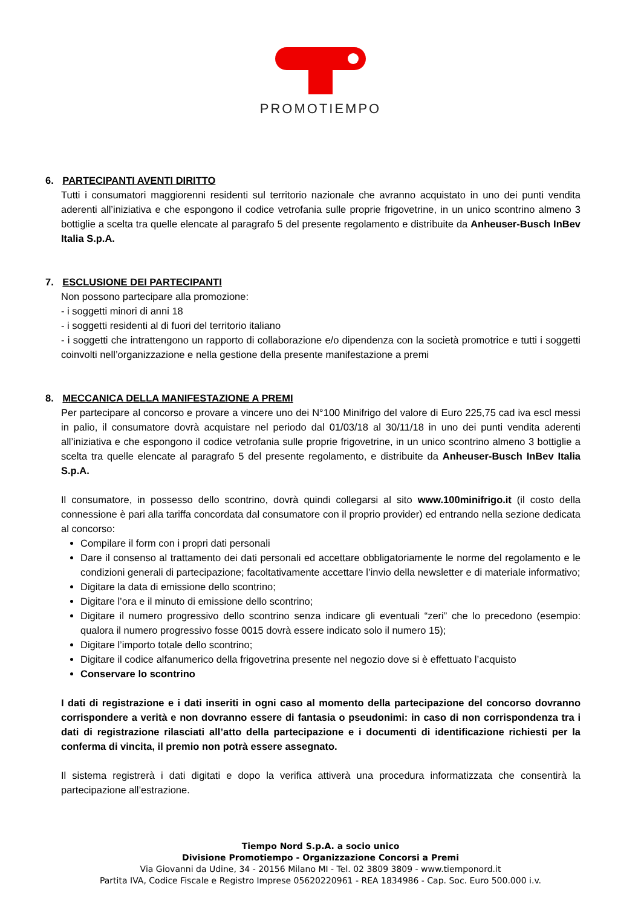PROMOTIEMPO
6. PARTECIPANTI AVENTI DIRITTO
Tutti i consumatori maggiorenni residenti sul territorio nazionale che avranno acquistato in uno dei punti vendita aderenti all’iniziativa e che espongono il codice vetrofania sulle proprie frigovetrine, in un unico scontrino almeno 3 bottiglie a scelta tra quelle elencate al paragrafo 5 del presente regolamento e distribuite da Anheuser-Busch InBev Italia S.p.A.
7. ESCLUSIONE DEI PARTECIPANTI
Non possono partecipare alla promozione:
- i soggetti minori di anni 18
- i soggetti residenti al di fuori del territorio italiano
- i soggetti che intrattengono un rapporto di collaborazione e/o dipendenza con la società promotrice e tutti i soggetti coinvolti nell’organizzazione e nella gestione della presente manifestazione a premi
8. MECCANICA DELLA MANIFESTAZIONE A PREMI
Per partecipare al concorso e provare a vincere uno dei N°100 Minifrigo del valore di Euro 225,75 cad iva escl messi in palio, il consumatore dovrà acquistare nel periodo dal 01/03/18 al 30/11/18 in uno dei punti vendita aderenti all’iniziativa e che espongono il codice vetrofania sulle proprie frigovetrine, in un unico scontrino almeno 3 bottiglie a scelta tra quelle elencate al paragrafo 5 del presente regolamento, e distribuite da Anheuser-Busch InBev Italia S.p.A.
Il consumatore, in possesso dello scontrino, dovrà quindi collegarsi al sito www.100minifrigo.it (il costo della connessione è pari alla tariffa concordata dal consumatore con il proprio provider) ed entrando nella sezione dedicata al concorso:
Compilare il form con i propri dati personali
Dare il consenso al trattamento dei dati personali ed accettare obbligatoriamente le norme del regolamento e le condizioni generali di partecipazione; facoltativamente accettare l’invio della newsletter e di materiale informativo;
Digitare la data di emissione dello scontrino;
Digitare l’ora e il minuto di emissione dello scontrino;
Digitare il numero progressivo dello scontrino senza indicare gli eventuali “zeri” che lo precedono (esempio: qualora il numero progressivo fosse 0015 dovrà essere indicato solo il numero 15);
Digitare l’importo totale dello scontrino;
Digitare il codice alfanumerico della frigovetrina presente nel negozio dove si è effettuato l’acquisto
Conservare lo scontrino
I dati di registrazione e i dati inseriti in ogni caso al momento della partecipazione del concorso dovranno corrispondere a verità e non dovranno essere di fantasia o pseudonimi: in caso di non corrispondenza tra i dati di registrazione rilasciati all’atto della partecipazione e i documenti di identificazione richiesti per la conferma di vincita, il premio non potrà essere assegnato.
Il sistema registrerà i dati digitati e dopo la verifica attiverà una procedura informatizzata che consentirà la partecipazione all’estrazione.
Tiempo Nord S.p.A. a socio unico
Divisione Promotiempo - Organizzazione Concorsi a Premi
Via Giovanni da Udine, 34 - 20156 Milano MI - Tel. 02 3809 3809 - www.tiemponord.it
Partita IVA, Codice Fiscale e Registro Imprese 05620220961 - REA 1834986 - Cap. Soc. Euro 500.000 i.v.